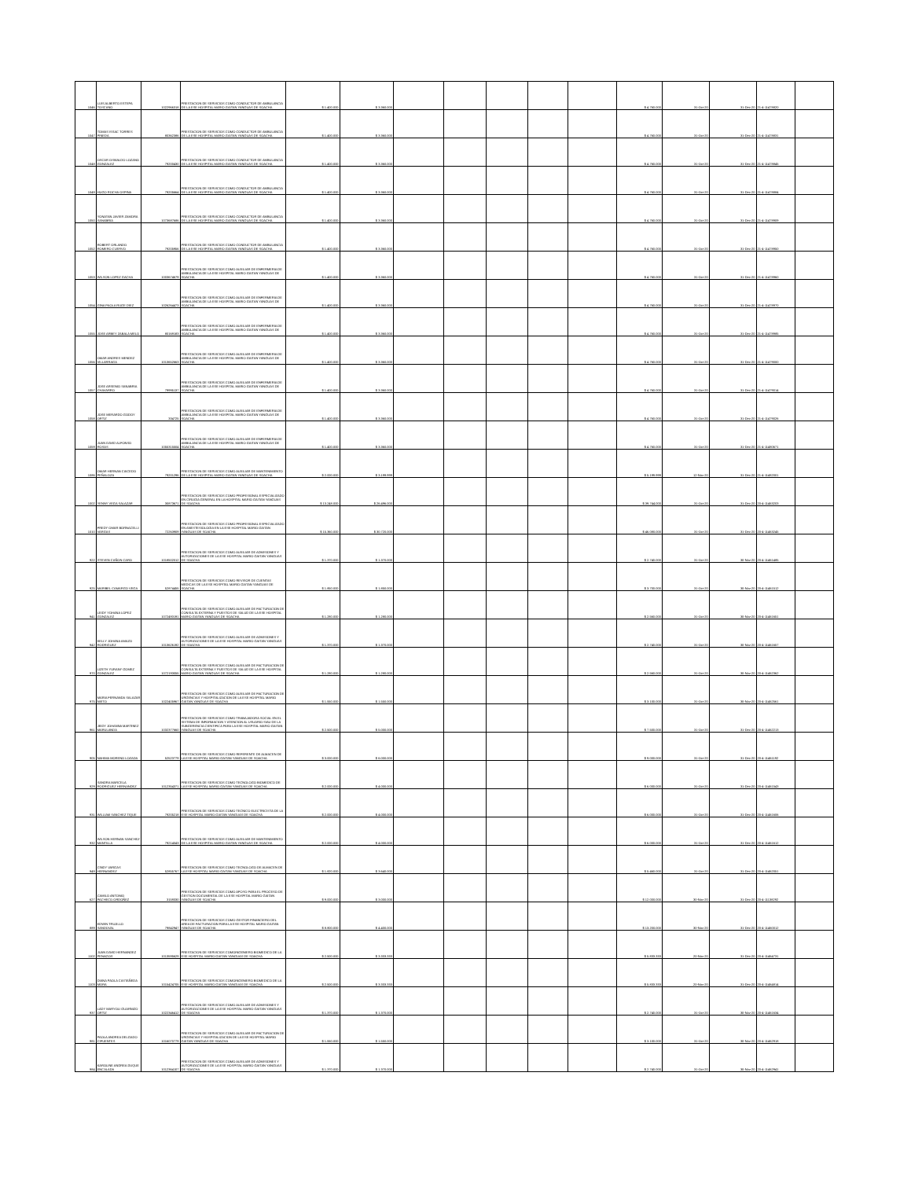| 1046 | LUIS ALBERTO ESTEPA TOSCANO | 1022966318 | PRESTACION DE SERVICIOS COMO CONDUCTOR DE AMBULANCIA DE LA ESE HOSPITAL MARIO GAITAN YANGUAS DE SOACHA | $ 1.400.000 | $ 3.360.000 | | | | | | $ 4.760.000 | 31-Oct-20 | 31-Dec-20 | 21-4-11478820 | |
| 1047 | TOMAS ISSAC TORRES PINEDA | 80362386 | PRESTACION DE SERVICIOS COMO CONDUCTOR DE AMBULANCIA DE LA ESE HOSPITAL MARIO GAITAN YANGUAS DE SOACHA | $ 1.400.000 | $ 3.360.000 | | | | | | $ 4.760.000 | 31-Oct-20 | 31-Dec-20 | 21-4-11478831 | |
| 1048 | OSCAR OSWALDO LOZANO GONZALEZ | 79200430 | PRESTACION DE SERVICIOS COMO CONDUCTOR DE AMBULANCIA DE LA ESE HOSPITAL MARIO GAITAN YANGUAS DE SOACHA | $ 1.400.000 | $ 3.360.000 | | | | | | $ 4.760.000 | 31-Oct-20 | 31-Dec-20 | 21-4-11478845 | |
| 1049 | HUGO ROCHA OSPINA | 79205664 | PRESTACION DE SERVICIOS COMO CONDUCTOR DE AMBULANCIA DE LA ESE HOSPITAL MARIO GAITAN YANGUAS DE SOACHA | $ 1.400.000 | $ 3.360.000 | | | | | | $ 4.760.000 | 31-Oct-20 | 31-Dec-20 | 21-4-11478884 | |
| 1050 | YONATAN JAVIER ZAMORA SANABRIA | 1073687686 | PRESTACION DE SERVICIOS COMO CONDUCTOR DE AMBULANCIA DE LA ESE HOSPITAL MARIO GAITAN YANGUAS DE SOACHA | $ 1.400.000 | $ 3.360.000 | | | | | | $ 4.760.000 | 31-Oct-20 | 31-Dec-20 | 21-4-11478909 | |
| 1052 | ROBERT ORLANDO ROMERO CUERVO | 79205956 | PRESTACION DE SERVICIOS COMO CONDUCTOR DE AMBULANCIA DE LA ESE HOSPITAL MARIO GAITAN YANGUAS DE SOACHA | $ 1.400.000 | $ 3.360.000 | | | | | | $ 4.760.000 | 31-Oct-20 | 31-Dec-20 | 21-4-11478950 | |
| 1053 | WILSON LOPEZ GACHA | 1003674679 | PRESTACION DE SERVICIOS COMO AUXILIAR DE ENFERMERIA DE AMBULANCIA DE LA ESE HOSPITAL MARIO GAITAN YANGUAS DE SOACHA | $ 1.400.000 | $ 3.360.000 | | | | | | $ 4.760.000 | 31-Oct-20 | 31-Dec-20 | 21-4-11478960 | |
| 1054 | GINA PAOLA RUGE DIEZ | 1026264473 | PRESTACION DE SERVICIOS COMO AUXILIAR DE ENFERMERIA DE AMBULANCIA DE LA ESE HOSPITAL MARIO GAITAN YANGUAS DE SOACHA | $ 1.400.000 | $ 3.360.000 | | | | | | $ 4.760.000 | 31-Oct-20 | 31-Dec-20 | 21-4-11478970 | |
| 1055 | JOSE ARBEY ZABALA MELO | 80169183 | PRESTACION DE SERVICIOS COMO AUXILIAR DE ENFERMERIA DE AMBULANCIA DE LA ESE HOSPITAL MARIO GAITAN YANGUAS DE SOACHA | $ 1.400.000 | $ 3.360.000 | | | | | | $ 4.760.000 | 31-Oct-20 | 31-Dec-20 | 21-4-11478985 | |
| 1056 | OMAR ANDRES MENDEZ VILLARRAGA | 1013652663 | PRESTACION DE SERVICIOS COMO AUXILIAR DE ENFERMERIA DE AMBULANCIA DE LA ESE HOSPITAL MARIO GAITAN YANGUAS DE SOACHA | $ 1.400.000 | $ 3.360.000 | | | | | | $ 4.760.000 | 31-Oct-20 | 31-Dec-20 | 21-4-11479000 | |
| 1057 | JOSE ARSENIO SANABRIA CHAVARRO | 79995137 | PRESTACION DE SERVICIOS COMO AUXILIAR DE ENFERMERIA DE AMBULANCIA DE LA ESE HOSPITAL MARIO GAITAN YANGUAS DE SOACHA | $ 1.400.000 | $ 3.360.000 | | | | | | $ 4.760.000 | 31-Oct-20 | 31-Dec-20 | 21-4-11479014 | |
| 1058 | JOSE MERARDO GODOY ORTIZ | 334725 | PRESTACION DE SERVICIOS COMO AUXILIAR DE ENFERMERIA DE AMBULANCIA DE LA ESE HOSPITAL MARIO GAITAN YANGUAS DE SOACHA | $ 1.400.000 | $ 3.360.000 | | | | | | $ 4.760.000 | 31-Oct-20 | 31-Dec-20 | 21-4-11479026 | |
| 1059 | JUAN DAVID ALFONSO ROSAS | 1055315504 | PRESTACION DE SERVICIOS COMO AUXILIAR DE ENFERMERIA DE AMBULANCIA DE LA ESE HOSPITAL MARIO GAITAN YANGUAS DE SOACHA | $ 1.400.000 | $ 3.360.000 | | | | | | $ 4.760.000 | 31-Oct-20 | 31-Dec-20 | 21-4-11480671 | |
| 1086 | OMAR HERNAN CAICEDO PEÑALOZA | 79201296 | PRESTACION DE SERVICIOS COMO AUXILIAR DE MANTENIMIENTO DE LA ESE HOSPITAL MARIO GAITAN YANGUAS DE SOACHA | $ 2.000.000 | $ 3.199.999 | | | | | | $ 5.199.999 | 12-Nov-20 | 31-Dec-20 | 21-4-11482001 | |
| 1002 | YENNY VEGA SALAZAR | 30873671 | PRESTACION DE SERVICIOS COMO PROFESIONAL ESPECIALIZADO EN CIRUGIA GENERAL EN LA HOSPITAL MARIO GAITAN YANGUAS DE SOACHA | $ 13.248.000 | $ 26.496.000 | | | | | | $ 39.744.000 | 31-Oct-20 | 31-Dec-20 | 20-4-11463203 | |
| 1010 | FREDY OMAR BORNACELLI VARGAS | 72263909 | PRESTACION DE SERVICIOS COMO PROFESIONAL ESPECIALIZADO EN ANESTESIOLOGIA EN LA ESE HOSPITAL MARIO GAITAN YANGUAS DE SOACHA | $ 15.360.000 | $ 30.720.000 | | | | | | $ 46.080.000 | 31-Oct-20 | 31-Dec-20 | 20-4-11463245 | |
| 922 | STEVEN CAÑON CARO | 1018502012 | PRESTACION DE SERVICIOS COMO AUXILIAR DE ADMISIONES Y AUTORIZACIONES DE LA ESE HOSPITAL MARIO GAITAN YANGUAS DE SOACHA | $ 1.370.000 | $ 1.370.000 | | | | | | $ 2.740.000 | 31-Oct-20 | 30-Nov-20 | 20-4-11461485 | |
| 925 | MARIBEL CAMARGO VEGA | 52874455 | PRESTACION DE SERVICIOS COMO REVISOR DE CUENTAS MEDICAS DE LA ESE HOSPITAL MARIO GAITAN YANGUAS DE SOACHA | $ 1.850.000 | $ 1.850.000 | | | | | | $ 3.700.000 | 31-Oct-20 | 30-Nov-20 | 20-4-11461512 | |
| 941 | LEIDY YOHANA LOPEZ GONZALEZ | 1072493191 | PRESTACION DE SERVICIOS COMO AUXILIAR DE FACTURACION DE CONSULTA EXTERNA Y PUESTOS DE SALUD DE LA ESE HOSPITAL MARIO GAITAN YANGUAS DE SOACHA | $ 1.280.000 | $ 1.280.000 | | | | | | $ 2.560.000 | 31-Oct-20 | 30-Nov-20 | 20-4-11461651 | |
| 942 | KELLY JOHANA AMAZO RODRIGUEZ | 1013626192 | PRESTACION DE SERVICIOS COMO AUXILIAR DE ADMISIONES Y AUTORIZACIONES DE LA ESE HOSPITAL MARIO GAITAN YANGUAS DE SOACHA | $ 1.370.000 | $ 1.370.000 | | | | | | $ 2.740.000 | 31-Oct-20 | 30-Nov-20 | 20-4-11461657 | |
| 970 | LIZETH YURANY GOMEZ GONZALEZ | 1072193055 | PRESTACION DE SERVICIOS COMO AUXILIAR DE FACTURACION DE CONSULTA EXTERNA Y PUESTOS DE SALUD DE LA ESE HOSPITAL MARIO GAITAN YANGUAS DE SOACHA | $ 1.280.000 | $ 1.280.000 | | | | | | $ 2.560.000 | 31-Oct-20 | 30-Nov-20 | 20-4-11462362 | |
| 975 | MARIA FERNANDA SALAZAR NIETO | 1022405967 | PRESTACION DE SERVICIOS COMO AUXILIAR DE FACTURACION DE URGENCIAS Y HOSPITALIZACION DE LA ESE HOSPITAL MARIO GAITAN YANGUAS DE SOACHA | $ 1.550.000 | $ 1.550.000 | | | | | | $ 3.100.000 | 31-Oct-20 | 30-Nov-20 | 20-4-11462561 | |
| 961 | JEIDY JOHANNA MARTINEZ MARULANDA | 1032377660 | PRESTACION DE SERVICIOS COMO TRABAJADORA SOCIAL EN EL SISTEMA DE INFORMACION Y ATENCION AL USUARIO SIAU DE LA SUBGERENCIA CIENTIFICA PARA LA ESE HOSPITAL MARIO GAITAN YANGUAS DE SOACHA | $ 2.500.000 | $ 5.000.000 | | | | | | $ 7.500.000 | 31-Oct-20 | 31-Dec-20 | 20-4-11462213 | |
| 905 | NAHIMA MORENO LOZADA | 52523779 | PRESTACION DE SERVICIOS COMO REFERENTE DE ALMACEN DE LA ESE HOSPITAL MARIO GAITAN YANGUAS DE SOACHA | $ 3.000.000 | $ 6.000.000 | | | | | | $ 9.000.000 | 31-Oct-20 | 31-Dec-20 | 20-4-11461192 | |
| 929 | SANDRA MARCELA RODRIGUEZ HERNANDEZ | 1012354371 | PRESTACION DE SERVICIOS COMO TECNOLOGO BIOMEDICO DE LA ESE HOSPITAL MARIO GAITAN YANGUAS DE SOACHA | $ 2.000.000 | $ 4.000.000 | | | | | | $ 6.000.000 | 31-Oct-20 | 31-Dec-20 | 20-4-11461543 | |
| 931 | WILLIAM SANCHEZ TIQUE | 79205218 | PRESTACION DE SERVICIOS COMO TECNICO ELECTRICISTA DE LA ESE HOSPITAL MARIO GAITAN YANGUAS DE SOACHA | $ 2.000.000 | $ 4.000.000 | | | | | | $ 6.000.000 | 31-Oct-20 | 31-Dec-20 | 20-4-11461606 | |
| 932 | WILSON HERNAN SANCHEZ MANTILLA | 79214043 | PRESTACION DE SERVICIOS COMO AUXILIAR DE MANTENIMIENTO DE LA ESE HOSPITAL MARIO GAITAN YANGUAS DE SOACHA | $ 2.000.000 | $ 4.000.000 | | | | | | $ 6.000.000 | 31-Oct-20 | 31-Dec-20 | 20-4-11461612 | |
| 949 | CINDY VARGAS HERNANDEZ | 52855767 | PRESTACION DE SERVICIOS COMO TECNOLOGO DE ALMACEN DE LA ESE HOSPITAL MARIO GAITAN YANGUAS DE SOACHA | $ 1.820.000 | $ 3.640.000 | | | | | | $ 5.460.000 | 31-Oct-20 | 31-Dec-20 | 20-4-11462051 | |
| 627 | CAMILO ANTONIO PACHECO ORDOÑEZ | 3159330 | PRESTACION DE SERVICIOS COMO APOYO PARA EL PROCESO DE GESTION DOCUMENTAL DE LA ESE HOSPITAL MARIO GAITAN YANGUAS DE SOACHA | $ 9.000.000 | $ 3.000.000 | | | | | | $ 12.000.000 | 30-Nov-20 | 31-Dec-20 | 20-4-11138292 | |
| 889 | EDWIN TRUJILLO SANDOVAL | 79842947 | PRESTACION DE SERVICIOS COMO GESTOR FINANCIERO DEL AREA DE FACTURACION PARA LA ESE HOSPITAL MARIO GAITAN YANGUAS DE SOACHA | $ 8.800.000 | $ 4.400.000 | | | | | | $ 13.200.000 | 30-Nov-20 | 31-Dec-20 | 20-4-11460012 | |
| 1102 | JUAN DAVID HERNANDEZ PENAGOS | 1013595629 | PRESTACION DE SERVICIOS COMOINGENIERO BIOMEDICO DE LA ESE HOSPITAL MARIO GAITAN YANGUAS DE SOACHA | $ 2.500.000 | $ 3.333.333 | | | | | | $ 5.833.333 | 20-Nov-20 | 31-Dec-20 | 20-4-11464731 | |
| 1103 | DIANA PAOLA CASTAÑEDA MORA | 1015424705 | PRESTACION DE SERVICIOS COMOINGENIERO BIOMEDICO DE LA ESE HOSPITAL MARIO GAITAN YANGUAS DE SOACHA | $ 2.500.000 | $ 3.333.333 | | | | | | $ 5.833.333 | 20-Nov-20 | 31-Dec-20 | 20-4-11464814 | |
| 937 | LADY MARYOLI GUARNIZO ORTIZ | 1022346412 | PRESTACION DE SERVICIOS COMO AUXILIAR DE ADMISIONES Y AUTORIZACIONES DE LA ESE HOSPITAL MARIO GAITAN YANGUAS DE SOACHA | $ 1.370.000 | $ 1.370.000 | | | | | | $ 2.740.000 | 31-Oct-20 | 30-Nov-20 | 20-4-11461634 | |
| 981 | PAOLA ANDREA DELGADO CIFUENTES | 1016070779 | PRESTACION DE SERVICIOS COMO AUXILIAR DE FACTURACION DE URGENCIAS Y HOSPITALIZACION DE LA ESE HOSPITAL MARIO GAITAN YANGUAS DE SOACHA | $ 1.550.000 | $ 1.550.000 | | | | | | $ 3.100.000 | 31-Oct-20 | 30-Nov-20 | 20-4-11462918 | |
| 984 | KAROLINE ANDREA DUQUE ENCALADA | 1012364107 | PRESTACION DE SERVICIOS COMO AUXILIAR DE ADMISIONES Y AUTORIZACIONES DE LA ESE HOSPITAL MARIO GAITAN YANGUAS DE SOACHA | $ 1.370.000 | $ 1.370.000 | | | | | | $ 2.740.000 | 31-Oct-20 | 30-Nov-20 | 20-4-11462941 | |